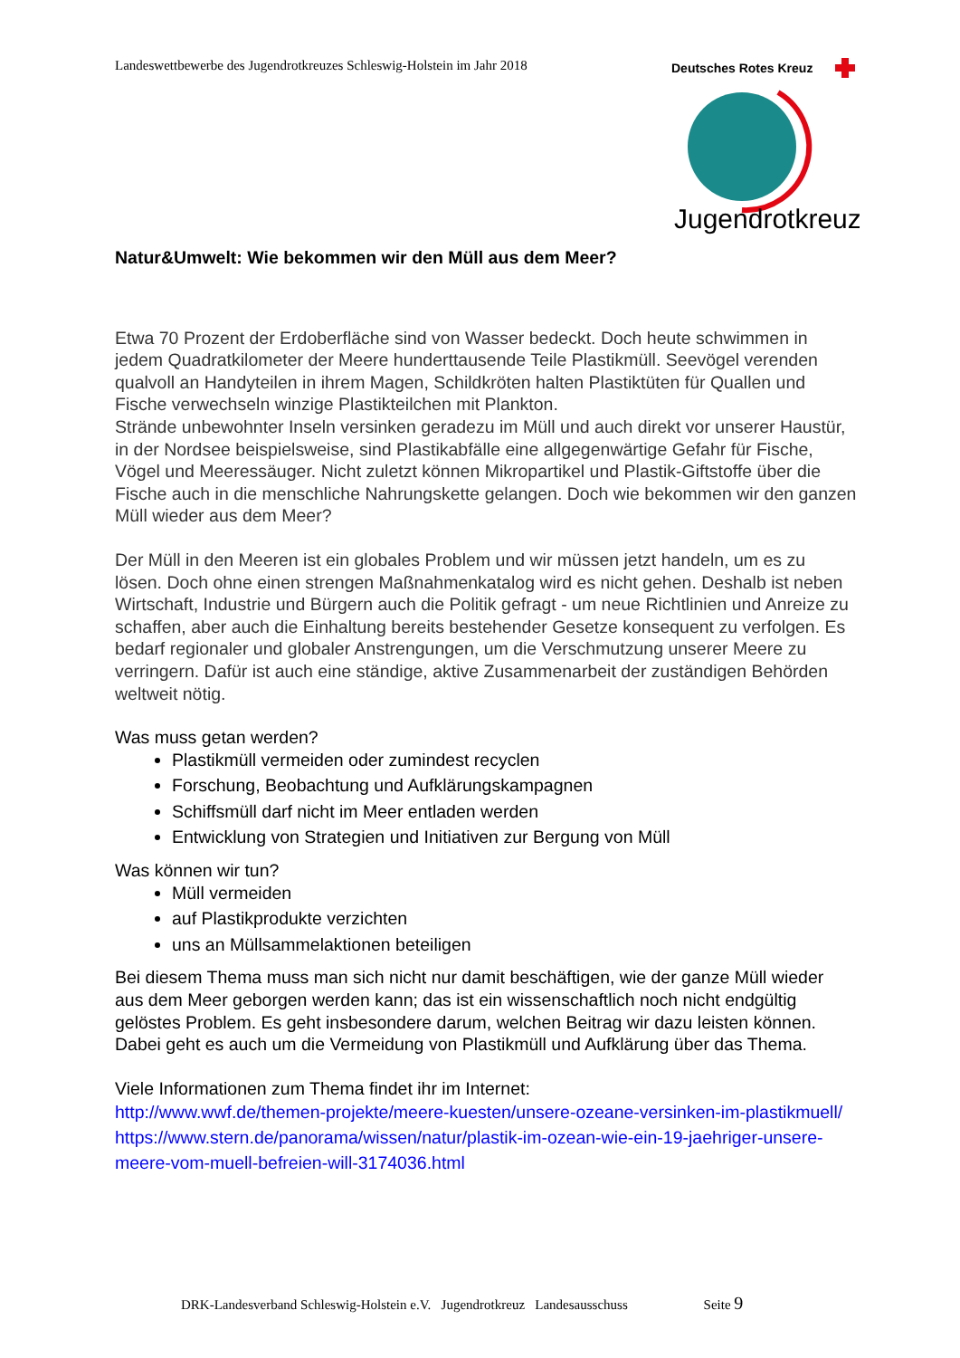Landeswettbewerbe des Jugendrotkreuzes Schleswig-Holstein im Jahr 2018
Deutsches Rotes Kreuz
Jugendrotkreuz
Natur&Umwelt: Wie bekommen wir den Müll aus dem Meer?
Etwa 70 Prozent der Erdoberfläche sind von Wasser bedeckt. Doch heute schwimmen in jedem Quadratkilometer der Meere hunderttausende Teile Plastikmüll. Seevögel verenden qualvoll an Handyteilen in ihrem Magen, Schildkröten halten Plastiktüten für Quallen und Fische verwechseln winzige Plastikteilchen mit Plankton.
Strände unbewohnter Inseln versinken geradezu im Müll und auch direkt vor unserer Haustür, in der Nordsee beispielsweise, sind Plastikabfälle eine allgegenwärtige Gefahr für Fische, Vögel und Meeressäuger. Nicht zuletzt können Mikropartikel und Plastik-Giftstoffe über die Fische auch in die menschliche Nahrungskette gelangen. Doch wie bekommen wir den ganzen Müll wieder aus dem Meer?
Der Müll in den Meeren ist ein globales Problem und wir müssen jetzt handeln, um es zu lösen. Doch ohne einen strengen Maßnahmenkatalog wird es nicht gehen. Deshalb ist neben Wirtschaft, Industrie und Bürgern auch die Politik gefragt - um neue Richtlinien und Anreize zu schaffen, aber auch die Einhaltung bereits bestehender Gesetze konsequent zu verfolgen. Es bedarf regionaler und globaler Anstrengungen, um die Verschmutzung unserer Meere zu verringern. Dafür ist auch eine ständige, aktive Zusammenarbeit der zuständigen Behörden weltweit nötig.
Was muss getan werden?
Plastikmüll vermeiden oder zumindest recyclen
Forschung, Beobachtung und Aufklärungskampagnen
Schiffsmüll darf nicht im Meer entladen werden
Entwicklung von Strategien und Initiativen zur Bergung von Müll
Was können wir tun?
Müll vermeiden
auf Plastikprodukte verzichten
uns an Müllsammelaktionen beteiligen
Bei diesem Thema muss man sich nicht nur damit beschäftigen, wie der ganze Müll wieder aus dem Meer geborgen werden kann; das ist ein wissenschaftlich noch nicht endgültig gelöstes Problem. Es geht insbesondere darum, welchen Beitrag wir dazu leisten können. Dabei geht es auch um die Vermeidung von Plastikmüll und Aufklärung über das Thema.
Viele Informationen zum Thema findet ihr im Internet:
http://www.wwf.de/themen-projekte/meere-kuesten/unsere-ozeane-versinken-im-plastikmuell/
https://www.stern.de/panorama/wissen/natur/plastik-im-ozean-wie-ein-19-jaehriger-unsere-meere-vom-muell-befreien-will-3174036.html
DRK-Landesverband Schleswig-Holstein e.V. Jugendrotkreuz Landesausschuss Seite 9